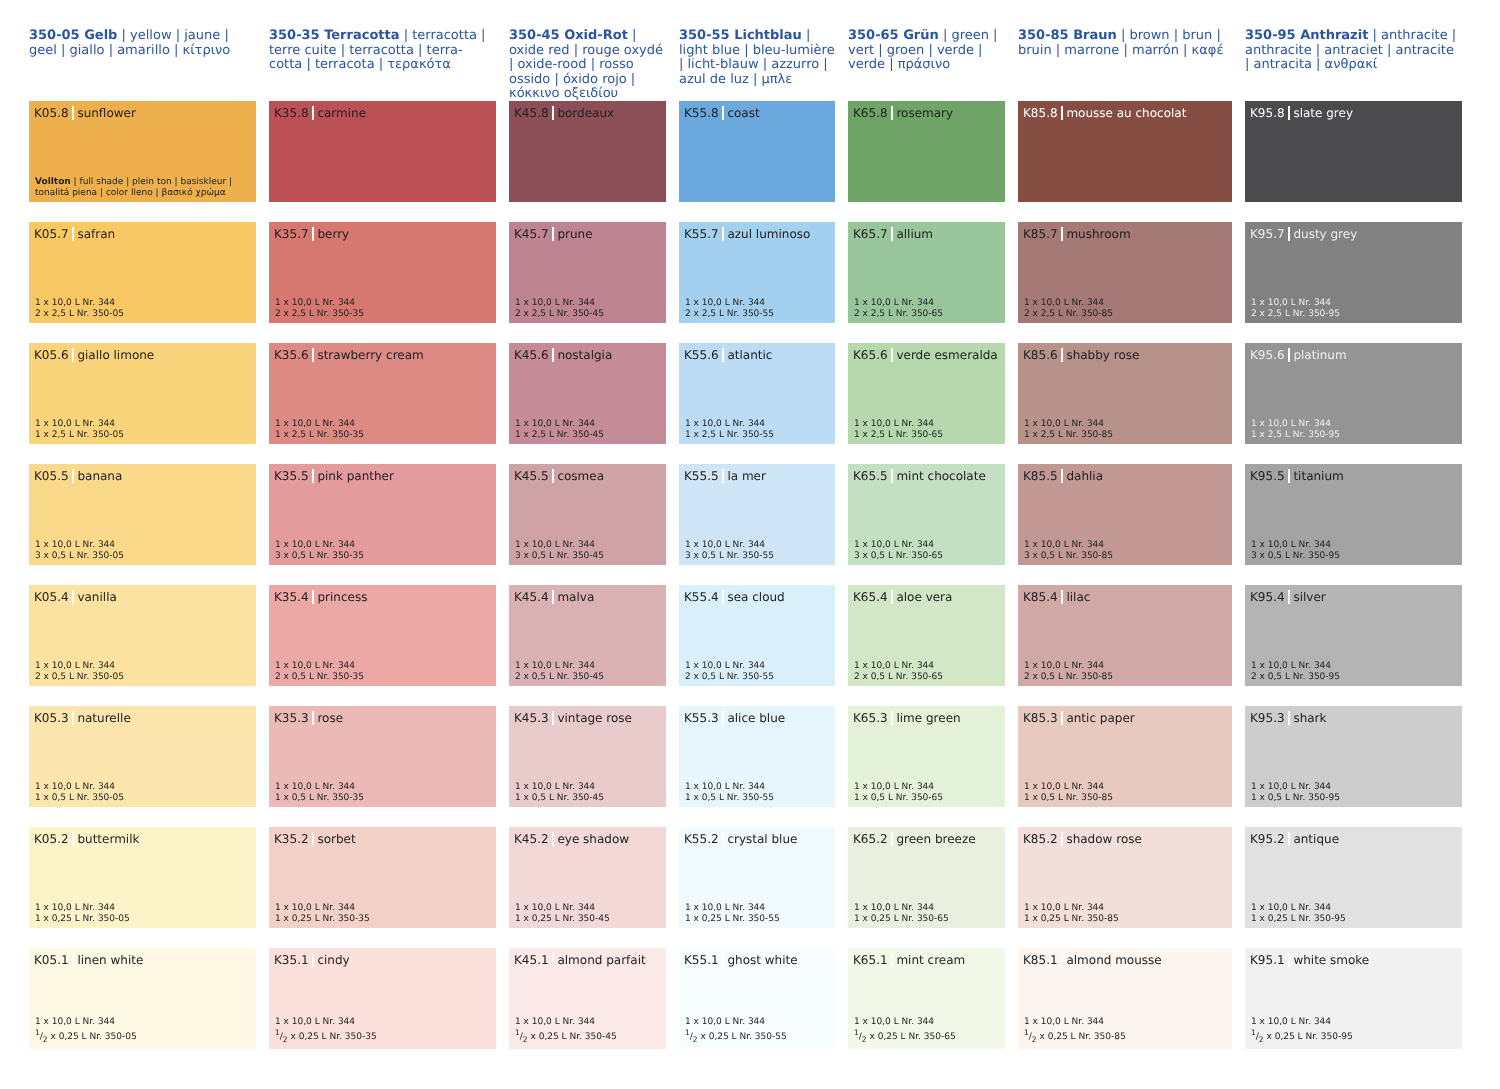| 350-05 Gelb / yellow / jaune / geel / giallo / amarillo / κίτρινο | 350-35 Terracotta / terracotta / terre cuite / terracotta / terra-cotta / terracota / τερακότα | 350-45 Oxid-Rot / oxide red / rouge oxydé / oxide-rood / rosso ossido / óxido rojo / κόκκινο οξειδίου | 350-55 Lichtblau / light blue / bleu-lumière / licht-blauw / azzurro / azul de luz / μπλε | 350-65 Grün / green / vert / groen / verde / verde / πράσινο | 350-85 Braun / brown / brun / bruin / marrone / marrón / καφέ | 350-95 Anthrazit / anthracite / anthracite / antraciet / antracite / antracita / ανθρακί |
| --- | --- | --- | --- | --- | --- | --- |
| K05.8 sunflower Vollton / full shade / plein ton / basiskleur / tonalitá piena / color lleno / βασικό χρώμα | K35.8 carmine | K45.8 bordeaux | K55.8 coast | K65.8 rosemary | K85.8 mousse au chocolat | K95.8 slate grey |
| K05.7 safran 1 x 10,0 L Nr. 344 2 x 2,5 L Nr. 350-05 | K35.7 berry 1 x 10,0 L Nr. 344 2 x 2,5 L Nr. 350-35 | K45.7 prune 1 x 10,0 L Nr. 344 2 x 2,5 L Nr. 350-45 | K55.7 azul luminoso 1 x 10,0 L Nr. 344 2 x 2,5 L Nr. 350-55 | K65.7 allium 1 x 10,0 L Nr. 344 2 x 2,5 L Nr. 350-65 | K85.7 mushroom 1 x 10,0 L Nr. 344 2 x 2,5 L Nr. 350-85 | K95.7 dusty grey 1 x 10,0 L Nr. 344 2 x 2,5 L Nr. 350-95 |
| K05.6 giallo limone 1 x 10,0 L Nr. 344 1 x 2,5 L Nr. 350-05 | K35.6 strawberry cream 1 x 10,0 L Nr. 344 1 x 2,5 L Nr. 350-35 | K45.6 nostalgia 1 x 10,0 L Nr. 344 1 x 2,5 L Nr. 350-45 | K55.6 atlantic 1 x 10,0 L Nr. 344 1 x 2,5 L Nr. 350-55 | K65.6 verde esmeralda 1 x 10,0 L Nr. 344 1 x 2,5 L Nr. 350-65 | K85.6 shabby rose 1 x 10,0 L Nr. 344 1 x 2,5 L Nr. 350-85 | K95.6 platinum 1 x 10,0 L Nr. 344 1 x 2,5 L Nr. 350-95 |
| K05.5 banana 1 x 10,0 L Nr. 344 3 x 0,5 L Nr. 350-05 | K35.5 pink panther 1 x 10,0 L Nr. 344 3 x 0,5 L Nr. 350-35 | K45.5 cosmea 1 x 10,0 L Nr. 344 3 x 0,5 L Nr. 350-45 | K55.5 la mer 1 x 10,0 L Nr. 344 3 x 0,5 L Nr. 350-55 | K65.5 mint chocolate 1 x 10,0 L Nr. 344 3 x 0,5 L Nr. 350-65 | K85.5 dahlia 1 x 10,0 L Nr. 344 3 x 0,5 L Nr. 350-85 | K95.5 titanium 1 x 10,0 L Nr. 344 3 x 0,5 L Nr. 350-95 |
| K05.4 vanilla 1 x 10,0 L Nr. 344 2 x 0,5 L Nr. 350-05 | K35.4 princess 1 x 10,0 L Nr. 344 2 x 0,5 L Nr. 350-35 | K45.4 malva 1 x 10,0 L Nr. 344 2 x 0,5 L Nr. 350-45 | K55.4 sea cloud 1 x 10,0 L Nr. 344 2 x 0,5 L Nr. 350-55 | K65.4 aloe vera 1 x 10,0 L Nr. 344 2 x 0,5 L Nr. 350-65 | K85.4 lilac 1 x 10,0 L Nr. 344 2 x 0,5 L Nr. 350-85 | K95.4 silver 1 x 10,0 L Nr. 344 2 x 0,5 L Nr. 350-95 |
| K05.3 naturelle 1 x 10,0 L Nr. 344 1 x 0,5 L Nr. 350-05 | K35.3 rose 1 x 10,0 L Nr. 344 1 x 0,5 L Nr. 350-35 | K45.3 vintage rose 1 x 10,0 L Nr. 344 1 x 0,5 L Nr. 350-45 | K55.3 alice blue 1 x 10,0 L Nr. 344 1 x 0,5 L Nr. 350-55 | K65.3 lime green 1 x 10,0 L Nr. 344 1 x 0,5 L Nr. 350-65 | K85.3 antic paper 1 x 10,0 L Nr. 344 1 x 0,5 L Nr. 350-85 | K95.3 shark 1 x 10,0 L Nr. 344 1 x 0,5 L Nr. 350-95 |
| K05.2 buttermilk 1 x 10,0 L Nr. 344 1 x 0,25 L Nr. 350-05 | K35.2 sorbet 1 x 10,0 L Nr. 344 1 x 0,25 L Nr. 350-35 | K45.2 eye shadow 1 x 10,0 L Nr. 344 1 x 0,25 L Nr. 350-45 | K55.2 crystal blue 1 x 10,0 L Nr. 344 1 x 0,25 L Nr. 350-55 | K65.2 green breeze 1 x 10,0 L Nr. 344 1 x 0,25 L Nr. 350-65 | K85.2 shadow rose 1 x 10,0 L Nr. 344 1 x 0,25 L Nr. 350-85 | K95.2 antique 1 x 10,0 L Nr. 344 1 x 0,25 L Nr. 350-95 |
| K05.1 linen white 1 x 10,0 L Nr. 344 1/2 x 0,25 L Nr. 350-05 | K35.1 cindy 1 x 10,0 L Nr. 344 1/2 x 0,25 L Nr. 350-35 | K45.1 almond parfait 1 x 10,0 L Nr. 344 1/2 x 0,25 L Nr. 350-45 | K55.1 ghost white 1 x 10,0 L Nr. 344 1/2 x 0,25 L Nr. 350-55 | K65.1 mint cream 1 x 10,0 L Nr. 344 1/2 x 0,25 L Nr. 350-65 | K85.1 almond mousse 1 x 10,0 L Nr. 344 1/2 x 0,25 L Nr. 350-85 | K95.1 white smoke 1 x 10,0 L Nr. 344 1/2 x 0,25 L Nr. 350-95 |